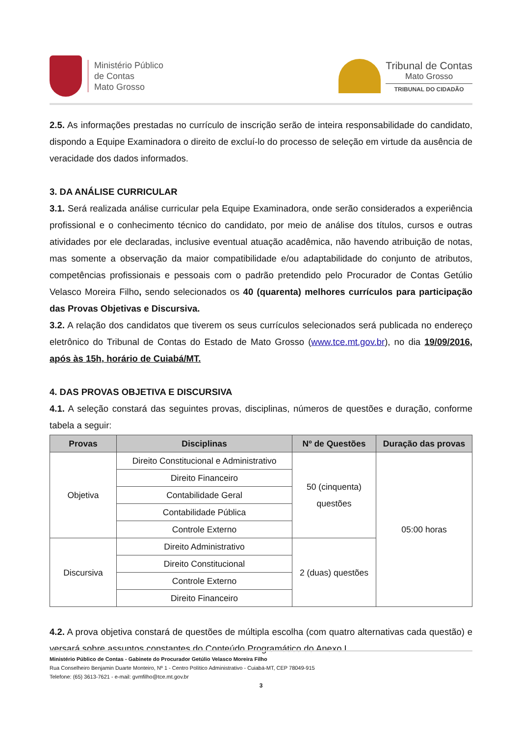Ministério Público
de Contas
Mato Grosso
Tribunal de Contas
Mato Grosso
TRIBUNAL DO CIDADÃO
2.5. As informações prestadas no currículo de inscrição serão de inteira responsabilidade do candidato, dispondo a Equipe Examinadora o direito de excluí-lo do processo de seleção em virtude da ausência de veracidade dos dados informados.
3. DA ANÁLISE CURRICULAR
3.1. Será realizada análise curricular pela Equipe Examinadora, onde serão considerados a experiência profissional e o conhecimento técnico do candidato, por meio de análise dos títulos, cursos e outras atividades por ele declaradas, inclusive eventual atuação acadêmica, não havendo atribuição de notas, mas somente a observação da maior compatibilidade e/ou adaptabilidade do conjunto de atributos, competências profissionais e pessoais com o padrão pretendido pelo Procurador de Contas Getúlio Velasco Moreira Filho, sendo selecionados os 40 (quarenta) melhores currículos para participação das Provas Objetivas e Discursiva.
3.2. A relação dos candidatos que tiverem os seus currículos selecionados será publicada no endereço eletrônico do Tribunal de Contas do Estado de Mato Grosso (www.tce.mt.gov.br), no dia 19/09/2016, após às 15h, horário de Cuiabá/MT.
4. DAS PROVAS OBJETIVA E DISCURSIVA
4.1. A seleção constará das seguintes provas, disciplinas, números de questões e duração, conforme tabela a seguir:
| Provas | Disciplinas | Nº de Questões | Duração das provas |
| --- | --- | --- | --- |
| Objetiva | Direito Constitucional e Administrativo | 50 (cinquenta) questões | 05:00 horas |
| | Direito Financeiro | | |
| | Contabilidade Geral | | |
| | Contabilidade Pública | | |
| | Controle Externo | | |
| Discursiva | Direito Administrativo | 2 (duas) questões | |
| | Direito Constitucional | | |
| | Controle Externo | | |
| | Direito Financeiro | | |
4.2. A prova objetiva constará de questões de múltipla escolha (com quatro alternativas cada questão) e versará sobre assuntos constantes do Conteúdo Programático do Anexo I.
Ministério Público de Contas - Gabinete do Procurador Getúlio Velasco Moreira Filho
Rua Conselheiro Benjamin Duarte Monteiro, Nº 1 - Centro Político Administrativo - Cuiabá-MT, CEP 78049-915
Telefone: (65) 3613-7621 - e-mail: gvmfilho@tce.mt.gov.br
3